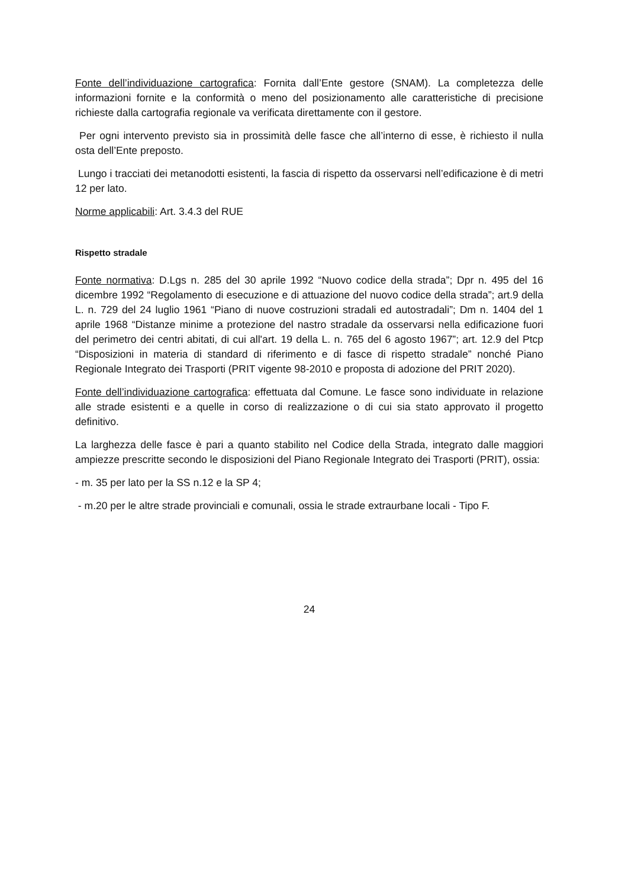Fonte dell’individuazione cartografica: Fornita dall’Ente gestore (SNAM). La completezza delle informazioni fornite e la conformità o meno del posizionamento alle caratteristiche di precisione richieste dalla cartografia regionale va verificata direttamente con il gestore.
Per ogni intervento previsto sia in prossimità delle fasce che all’interno di esse, è richiesto il nulla osta dell’Ente preposto.
Lungo i tracciati dei metanodotti esistenti, la fascia di rispetto da osservarsi nell’edificazione è di metri 12 per lato.
Norme applicabili: Art. 3.4.3 del RUE
Rispetto stradale
Fonte normativa: D.Lgs n. 285 del 30 aprile 1992 “Nuovo codice della strada”; Dpr n. 495 del 16 dicembre 1992 “Regolamento di esecuzione e di attuazione del nuovo codice della strada”; art.9 della L. n. 729 del 24 luglio 1961 “Piano di nuove costruzioni stradali ed autostradali”; Dm n. 1404 del 1 aprile 1968 “Distanze minime a protezione del nastro stradale da osservarsi nella edificazione fuori del perimetro dei centri abitati, di cui all'art. 19 della L. n. 765 del 6 agosto 1967”; art. 12.9 del Ptcp “Disposizioni in materia di standard di riferimento e di fasce di rispetto stradale” nonché Piano Regionale Integrato dei Trasporti (PRIT vigente 98-2010 e proposta di adozione del PRIT 2020).
Fonte dell’individuazione cartografica: effettuata dal Comune. Le fasce sono individuate in relazione alle strade esistenti e a quelle in corso di realizzazione o di cui sia stato approvato il progetto definitivo.
La larghezza delle fasce è pari a quanto stabilito nel Codice della Strada, integrato dalle maggiori ampiezze prescritte secondo le disposizioni del Piano Regionale Integrato dei Trasporti (PRIT), ossia:
- m. 35 per lato per la SS n.12 e la SP 4;
- m.20 per le altre strade provinciali e comunali, ossia le strade extraurbane locali - Tipo F.
24